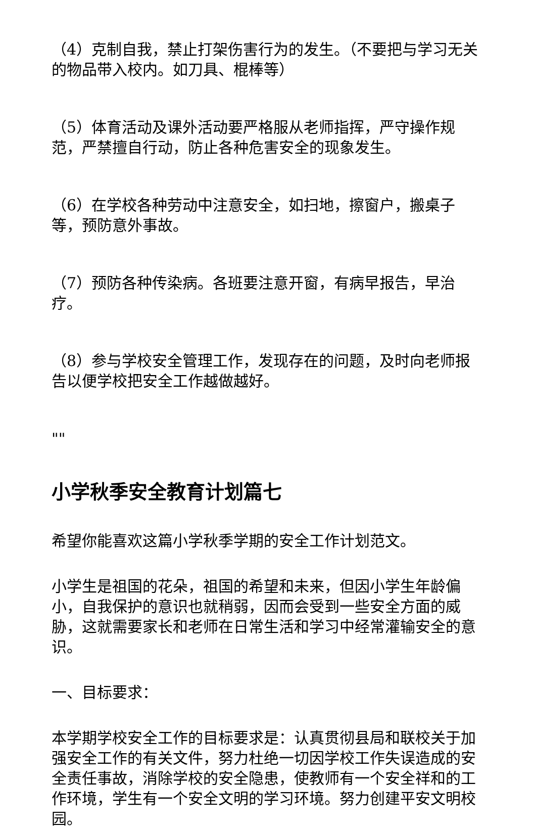（4）克制自我，禁止打架伤害行为的发生。（不要把与学习无关的物品带入校内。如刀具、棍棒等）
（5）体育活动及课外活动要严格服从老师指挥，严守操作规范，严禁擅自行动，防止各种危害安全的现象发生。
（6）在学校各种劳动中注意安全，如扫地，擦窗户，搬桌子等，预防意外事故。
（7）预防各种传染病。各班要注意开窗，有病早报告，早治疗。
（8）参与学校安全管理工作，发现存在的问题，及时向老师报告以便学校把安全工作越做越好。
""
小学秋季安全教育计划篇七
希望你能喜欢这篇小学秋季学期的安全工作计划范文。
小学生是祖国的花朵，祖国的希望和未来，但因小学生年龄偏小，自我保护的意识也就稍弱，因而会受到一些安全方面的威胁，这就需要家长和老师在日常生活和学习中经常灌输安全的意识。
一、目标要求：
本学期学校安全工作的目标要求是：认真贯彻县局和联校关于加强安全工作的有关文件，努力杜绝一切因学校工作失误造成的安全责任事故，消除学校的安全隐患，使教师有一个安全祥和的工作环境，学生有一个安全文明的学习环境。努力创建平安文明校园。